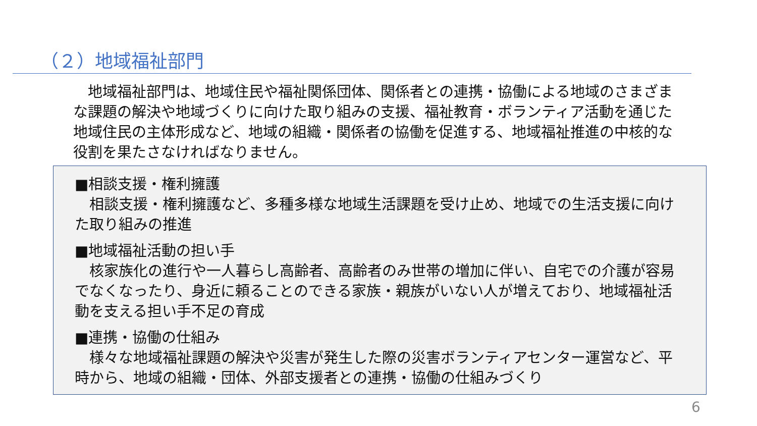（２）地域福祉部門
　地域福祉部門は、地域住民や福祉関係団体、関係者との連携・協働による地域のさまざまな課題の解決や地域づくりに向けた取り組みの支援、福祉教育・ボランティア活動を通じた地域住民の主体形成など、地域の組織・関係者の協働を促進する、地域福祉推進の中核的な役割を果たさなければなりません。
■相談支援・権利擁護
　相談支援・権利擁護など、多種多様な地域生活課題を受け止め、地域での生活支援に向けた取り組みの推進
■地域福祉活動の担い手
　核家族化の進行や一人暮らし高齢者、高齢者のみ世帯の増加に伴い、自宅での介護が容易でなくなったり、身近に頼ることのできる家族・親族がいない人が増えており、地域福祉活動を支える担い手不足の育成
■連携・協働の仕組み
　様々な地域福祉課題の解決や災害が発生した際の災害ボランティアセンター運営など、平時から、地域の組織・団体、外部支援者との連携・協働の仕組みづくり
6